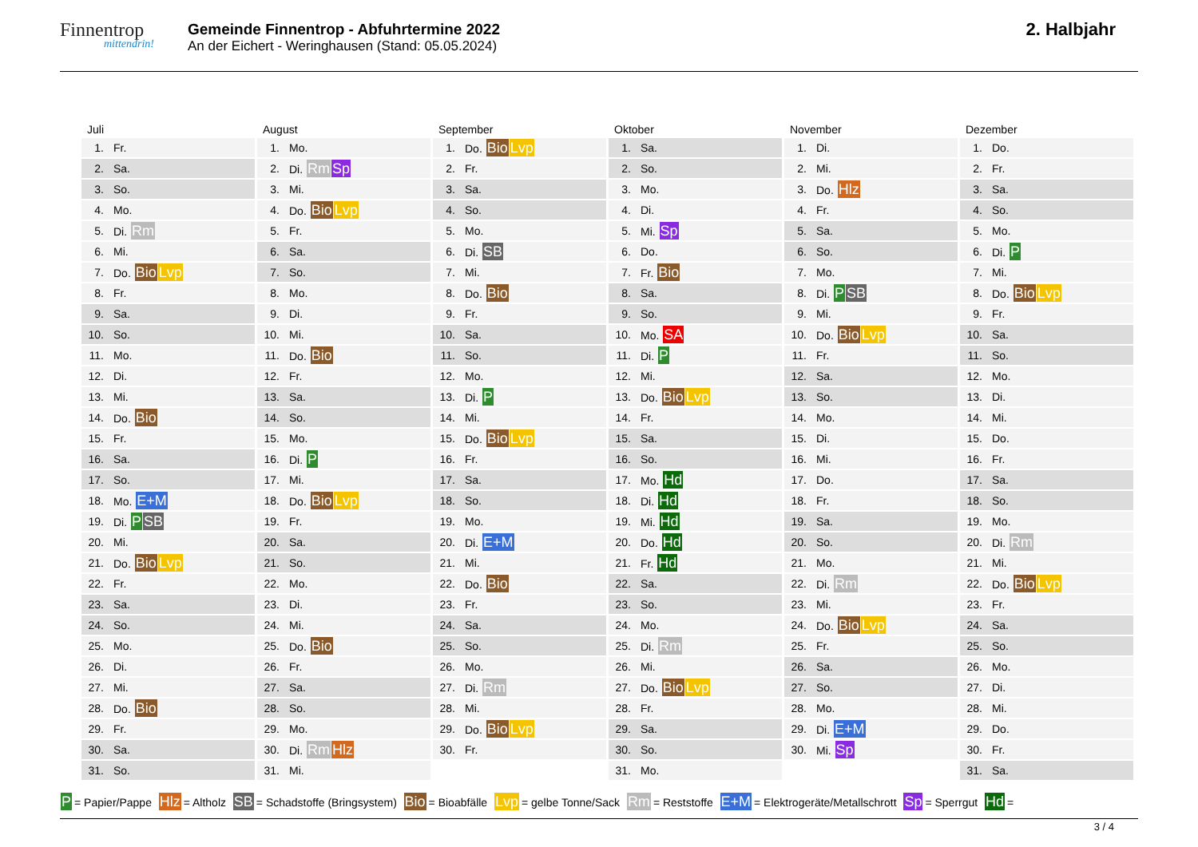Finnentrop
mittendrin!
Gemeinde Finnentrop - Abfuhrtermine 2022
An der Eichert - Weringhausen (Stand: 05.05.2024)
2. Halbjahr
Juli
| 1. | Fr. |
| 2. | Sa. |
| 3. | So. |
| 4. | Mo. |
| 5. | Di. Rm |
| 6. | Mi. |
| 7. | Do. Bio Lvp |
| 8. | Fr. |
| 9. | Sa. |
| 10. | So. |
| 11. | Mo. |
| 12. | Di. |
| 13. | Mi. |
| 14. | Do. Bio |
| 15. | Fr. |
| 16. | Sa. |
| 17. | So. |
| 18. | Mo. E+M |
| 19. | Di. P SB |
| 20. | Mi. |
| 21. | Do. Bio Lvp |
| 22. | Fr. |
| 23. | Sa. |
| 24. | So. |
| 25. | Mo. |
| 26. | Di. |
| 27. | Mi. |
| 28. | Do. Bio |
| 29. | Fr. |
| 30. | Sa. |
| 31. | So. |
August
| 1. | Mo. |
| 2. | Di. Rm Sp |
| 3. | Mi. |
| 4. | Do. Bio Lvp |
| 5. | Fr. |
| 6. | Sa. |
| 7. | So. |
| 8. | Mo. |
| 9. | Di. |
| 10. | Mi. |
| 11. | Do. Bio |
| 12. | Fr. |
| 13. | Sa. |
| 14. | So. |
| 15. | Mo. |
| 16. | Di. P |
| 17. | Mi. |
| 18. | Do. Bio Lvp |
| 19. | Fr. |
| 20. | Sa. |
| 21. | So. |
| 22. | Mo. |
| 23. | Di. |
| 24. | Mi. |
| 25. | Do. Bio |
| 26. | Fr. |
| 27. | Sa. |
| 28. | So. |
| 29. | Mo. |
| 30. | Di. Rm Hlz |
| 31. | Mi. |
September
| 1. | Do. Bio Lvp |
| 2. | Fr. |
| 3. | Sa. |
| 4. | So. |
| 5. | Mo. |
| 6. | Di. SB |
| 7. | Mi. |
| 8. | Do. Bio |
| 9. | Fr. |
| 10. | Sa. |
| 11. | So. |
| 12. | Mo. |
| 13. | Di. P |
| 14. | Mi. |
| 15. | Do. Bio Lvp |
| 16. | Fr. |
| 17. | Sa. |
| 18. | So. |
| 19. | Mo. |
| 20. | Di. E+M |
| 21. | Mi. |
| 22. | Do. Bio |
| 23. | Fr. |
| 24. | Sa. |
| 25. | So. |
| 26. | Mo. |
| 27. | Di. Rm |
| 28. | Mi. |
| 29. | Do. Bio Lvp |
| 30. | Fr. |
Oktober
| 1. | Sa. |
| 2. | So. |
| 3. | Mo. |
| 4. | Di. |
| 5. | Mi. Sp |
| 6. | Do. |
| 7. | Fr. Bio |
| 8. | Sa. |
| 9. | So. |
| 10. | Mo. SA |
| 11. | Di. P |
| 12. | Mi. |
| 13. | Do. Bio Lvp |
| 14. | Fr. |
| 15. | Sa. |
| 16. | So. |
| 17. | Mo. Hd |
| 18. | Di. Hd |
| 19. | Mi. Hd |
| 20. | Do. Hd |
| 21. | Fr. Hd |
| 22. | Sa. |
| 23. | So. |
| 24. | Mo. |
| 25. | Di. Rm |
| 26. | Mi. |
| 27. | Do. Bio Lvp |
| 28. | Fr. |
| 29. | Sa. |
| 30. | So. |
| 31. | Mo. |
November
| 1. | Di. |
| 2. | Mi. |
| 3. | Do. Hlz |
| 4. | Fr. |
| 5. | Sa. |
| 6. | So. |
| 7. | Mo. |
| 8. | Di. P SB |
| 9. | Mi. |
| 10. | Do. Bio Lvp |
| 11. | Fr. |
| 12. | Sa. |
| 13. | So. |
| 14. | Mo. |
| 15. | Di. |
| 16. | Mi. |
| 17. | Do. |
| 18. | Fr. |
| 19. | Sa. |
| 20. | So. |
| 21. | Mo. |
| 22. | Di. Rm |
| 23. | Mi. |
| 24. | Do. Bio Lvp |
| 25. | Fr. |
| 26. | Sa. |
| 27. | So. |
| 28. | Mo. |
| 29. | Di. E+M |
| 30. | Mi. Sp |
Dezember
| 1. | Do. |
| 2. | Fr. |
| 3. | Sa. |
| 4. | So. |
| 5. | Mo. |
| 6. | Di. P |
| 7. | Mi. |
| 8. | Do. Bio Lvp |
| 9. | Fr. |
| 10. | Sa. |
| 11. | So. |
| 12. | Mo. |
| 13. | Di. |
| 14. | Mi. |
| 15. | Do. |
| 16. | Fr. |
| 17. | Sa. |
| 18. | So. |
| 19. | Mo. |
| 20. | Di. Rm |
| 21. | Mi. |
| 22. | Do. Bio Lvp |
| 23. | Fr. |
| 24. | Sa. |
| 25. | So. |
| 26. | Mo. |
| 27. | Di. |
| 28. | Mi. |
| 29. | Do. |
| 30. | Fr. |
| 31. | Sa. |
P = Papier/Pappe Hlz = Altholz SB = Schadstoffe (Bringsystem) Bio = Bioabfälle Lvp = gelbe Tonne/Sack Rm = Reststoffe E+M = Elektrogeräte/Metallschrott Sp = Sperrgut Hd =
3 / 4